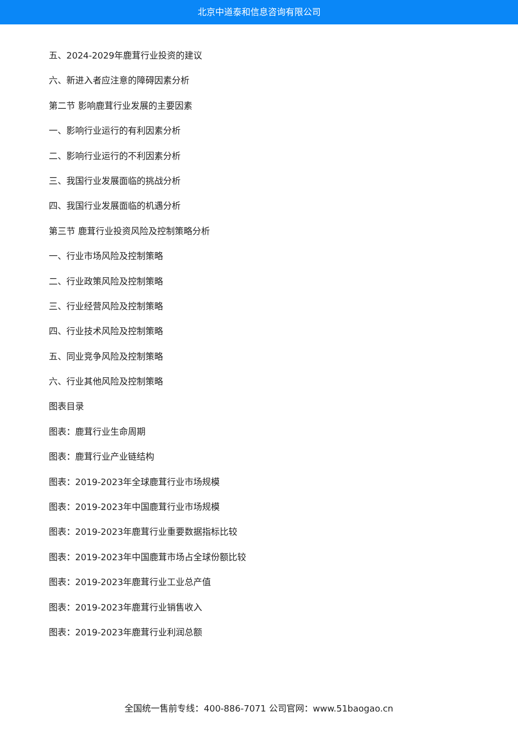北京中道泰和信息咨询有限公司
五、2024-2029年鹿茸行业投资的建议
六、新进入者应注意的障碍因素分析
第二节 影响鹿茸行业发展的主要因素
一、影响行业运行的有利因素分析
二、影响行业运行的不利因素分析
三、我国行业发展面临的挑战分析
四、我国行业发展面临的机遇分析
第三节 鹿茸行业投资风险及控制策略分析
一、行业市场风险及控制策略
二、行业政策风险及控制策略
三、行业经营风险及控制策略
四、行业技术风险及控制策略
五、同业竞争风险及控制策略
六、行业其他风险及控制策略
图表目录
图表：鹿茸行业生命周期
图表：鹿茸行业产业链结构
图表：2019-2023年全球鹿茸行业市场规模
图表：2019-2023年中国鹿茸行业市场规模
图表：2019-2023年鹿茸行业重要数据指标比较
图表：2019-2023年中国鹿茸市场占全球份额比较
图表：2019-2023年鹿茸行业工业总产值
图表：2019-2023年鹿茸行业销售收入
图表：2019-2023年鹿茸行业利润总额
全国统一售前专线：400-886-7071 公司官网：www.51baogao.cn